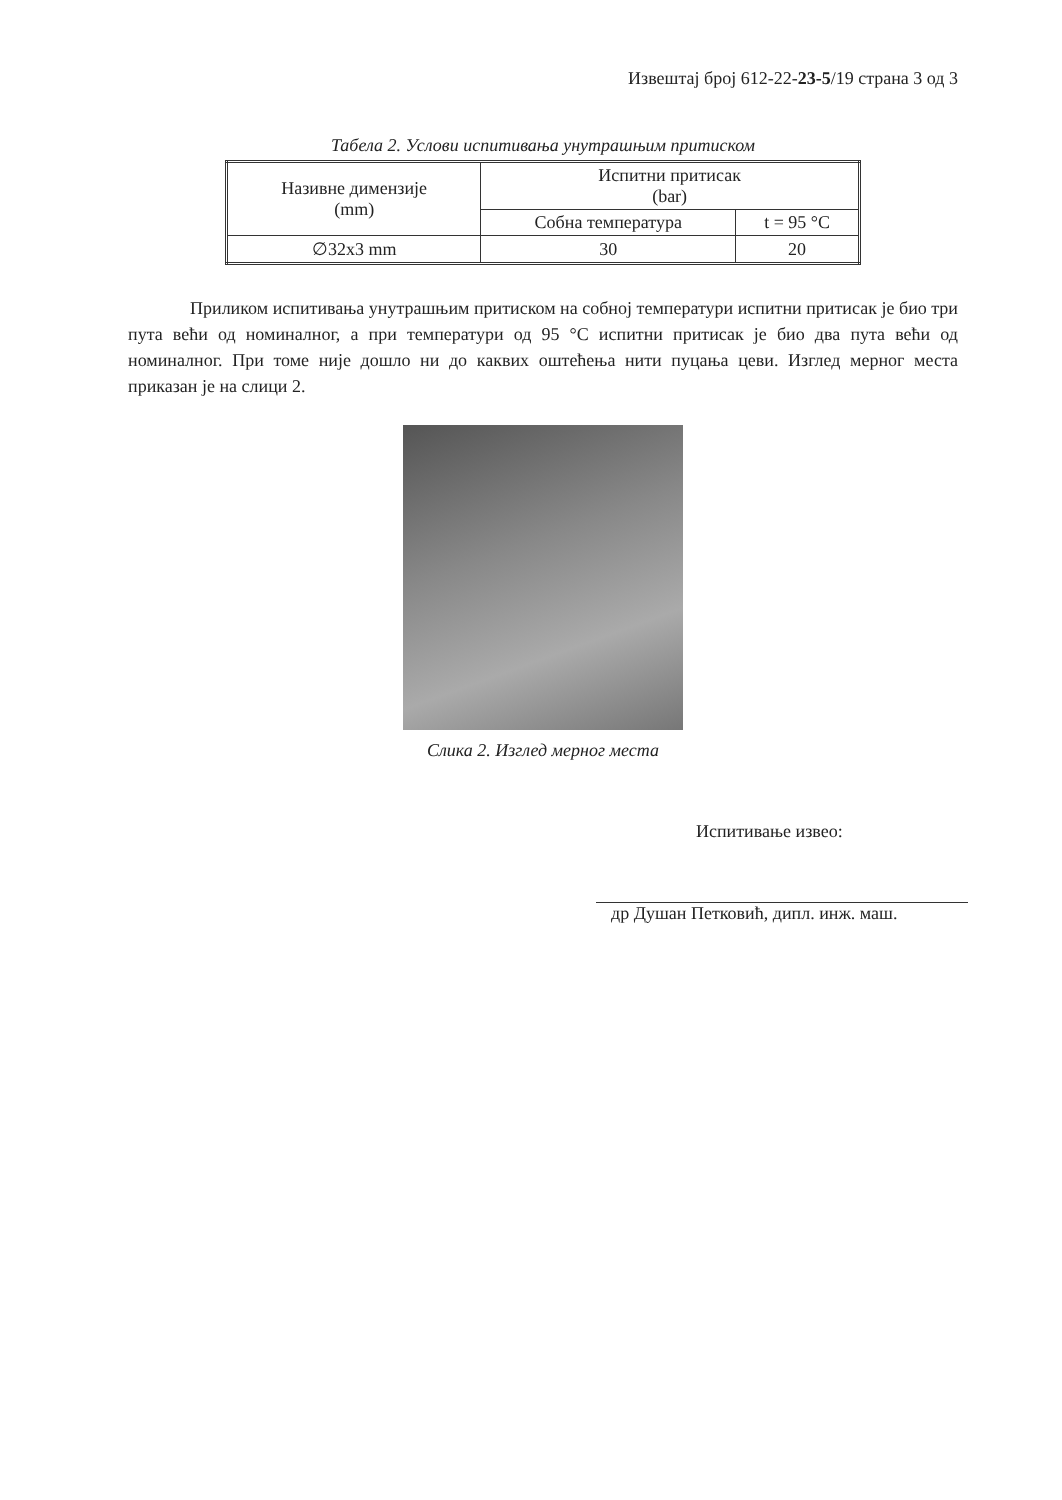Извештај број 612-22-23-5/19 страна 3 од 3
Табела 2. Услови испитивања унутрашњим притиском
| Називне димензије (mm) | Испитни притисак (bar) | |
| --- | --- | --- |
| | Собна температура | t = 95 °C |
| ∅32x3 mm | 30 | 20 |
Приликом испитивања унутрашњим притиском на собној температури испитни притисак је био три пута већи од номиналног, а при температури од 95 °C испитни притисак је био два пута већи од номиналног. При томе није дошло ни до каквих оштећења нити пуцања цеви. Изглед мерног места приказан је на слици 2.
Слика 2. Изглед мерног места
Испитивање извео:
др Душан Петковић, дипл. инж. маш.